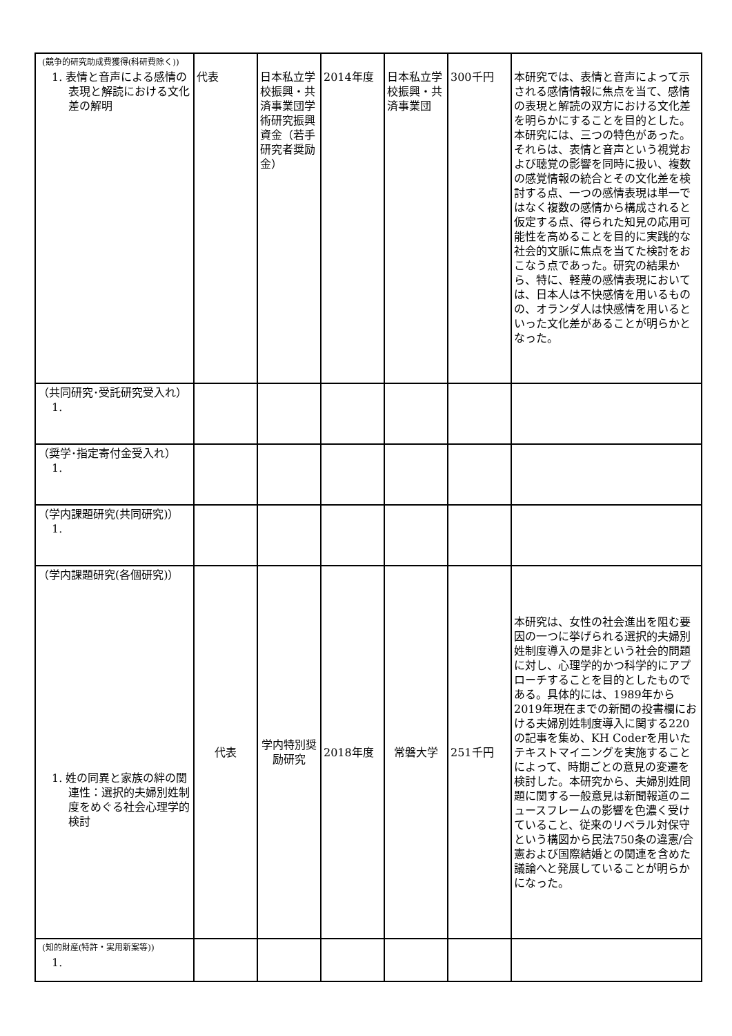| (競争的研究助成費獲得(科研費除く)) 1. 表情と音声による感情の表現と解読における文化差の解明 | 代表 | 日本私立学校振興・共済事業団学術研究振興資金（若手研究者奨励金） | 2014年度 | 日本私立学校振興・共済事業団 | 300千円 | 本研究では、表情と音声によって示される感情情報に焦点を当て、感情の表現と解読の双方における文化差を明らかにすることを目的とした。本研究には、三つの特色があった。それらは、表情と音声という視覚および聴覚の影響を同時に扱い、複数の感覚情報の統合とその文化差を検討する点、一つの感情表現は単一ではなく複数の感情から構成されると仮定する点、得られた知見の応用可能性を高めることを目的に実践的な社会的文脈に焦点を当てた検討をおこなう点であった。研究の結果から、特に、軽蔑の感情表現においては、日本人は不快感情を用いるものの、オランダ人は快感情を用いるといった文化差があることが明らかとなった。 |
| （共同研究･受託研究受入れ） 1. | | | | | | |
| （奨学･指定寄付金受入れ） 1. | | | | | | |
| （学内課題研究(共同研究)） 1. | | | | | | |
| （学内課題研究(各個研究)） 1. 姓の同異と家族の絆の関連性：選択的夫婦別姓制度をめぐる社会心理学的検討 | 代表 | 学内特別奨励研究 | 2018年度 | 常磐大学 | 251千円 | 本研究は、女性の社会進出を阻む要因の一つに挙げられる選択的夫婦別姓制度導入の是非という社会的問題に対し、心理学的かつ科学的にアプローチすることを目的としたものである。具体的には、1989年から2019年現在までの新聞の投書欄における夫婦別姓制度導入に関する220の記事を集め、KH Coderを用いたテキストマイニングを実施することによって、時期ごとの意見の変遷を検討した。本研究から、夫婦別姓問題に関する一般意見は新聞報道のニュースフレームの影響を色濃く受けていること、従来のリベラル対保守という構図から民法750条の違憲/合憲および国際結婚との関連を含めた議論へと発展していることが明らかになった。 |
| (知的財産(特許・実用新案等)) 1. | | | | | | |